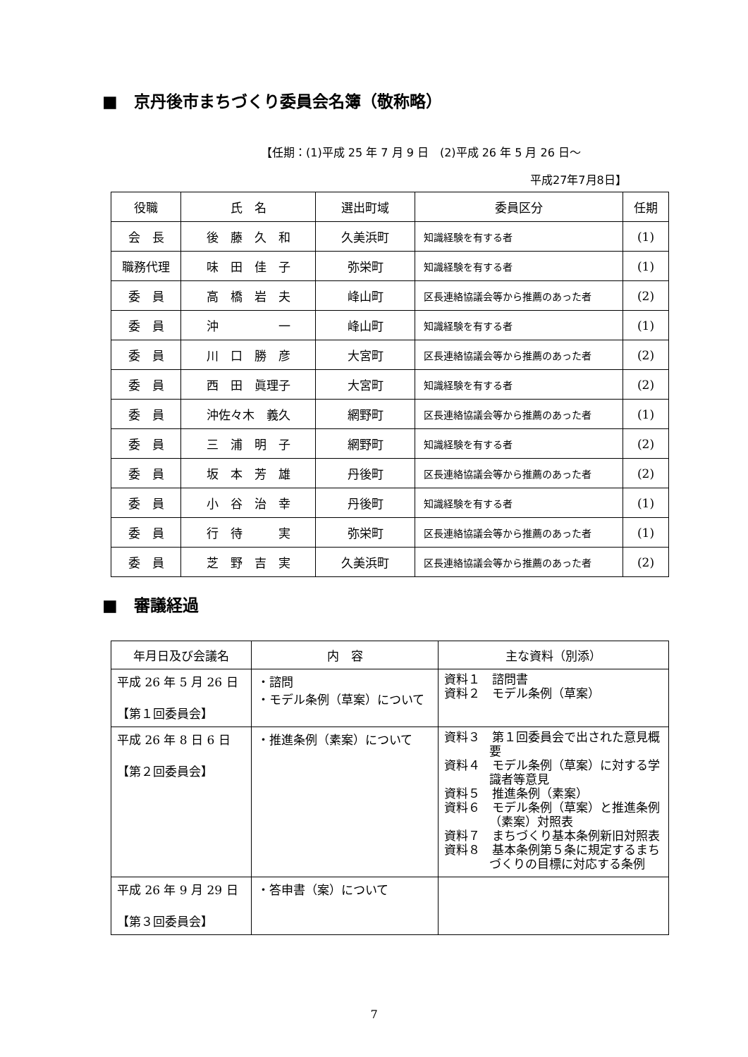■　京丹後市まちづくり委員会名簿（敬称略）
【任期：(1)平成 25 年 7 月 9 日　(2)平成 26 年 5 月 26 日～
平成27年7月8日】
| 役職 | 氏 名 | 選出町域 | 委員区分 | 任期 |
| --- | --- | --- | --- | --- |
| 会 長 | 後 藤 久 和 | 久美浜町 | 知識経験を有する者 | (1) |
| 職務代理 | 味 田 佳 子 | 弥栄町 | 知識経験を有する者 | (1) |
| 委 員 | 高 橋 岩 夫 | 峰山町 | 区長連絡協議会等から推薦のあった者 | (2) |
| 委 員 | 沖 一 | 峰山町 | 知識経験を有する者 | (1) |
| 委 員 | 川 口 勝 彦 | 大宮町 | 区長連絡協議会等から推薦のあった者 | (2) |
| 委 員 | 西 田 眞理子 | 大宮町 | 知識経験を有する者 | (2) |
| 委 員 | 沖佐々木 義久 | 網野町 | 区長連絡協議会等から推薦のあった者 | (1) |
| 委 員 | 三 浦 明 子 | 網野町 | 知識経験を有する者 | (2) |
| 委 員 | 坂 本 芳 雄 | 丹後町 | 区長連絡協議会等から推薦のあった者 | (2) |
| 委 員 | 小 谷 治 幸 | 丹後町 | 知識経験を有する者 | (1) |
| 委 員 | 行 待 実 | 弥栄町 | 区長連絡協議会等から推薦のあった者 | (1) |
| 委 員 | 芝 野 吉 実 | 久美浜町 | 区長連絡協議会等から推薦のあった者 | (2) |
■　審議経過
| 年月日及び会議名 | 内 容 | 主な資料（別添） |
| --- | --- | --- |
| 平成 26 年 5 月 26 日 【第１回委員会】 | ・諮問 ・モデル条例（草案）について | 資料１ 諮問書 資料２ モデル条例（草案） |
| 平成 26 年 8 日 6 日 【第２回委員会】 | ・推進条例（素案）について | 資料３ 第１回委員会で出された意見概要 資料４ モデル条例（草案）に対する学識者等意見 資料５ 推進条例（素案） 資料６ モデル条例（草案）と推進条例（素案）対照表 資料７ まちづくり基本条例新旧対照表 資料８ 基本条例第５条に規定するまちづくりの目標に対応する条例 |
| 平成 26 年 9 月 29 日 【第３回委員会】 | ・答申書（案）について | |
7